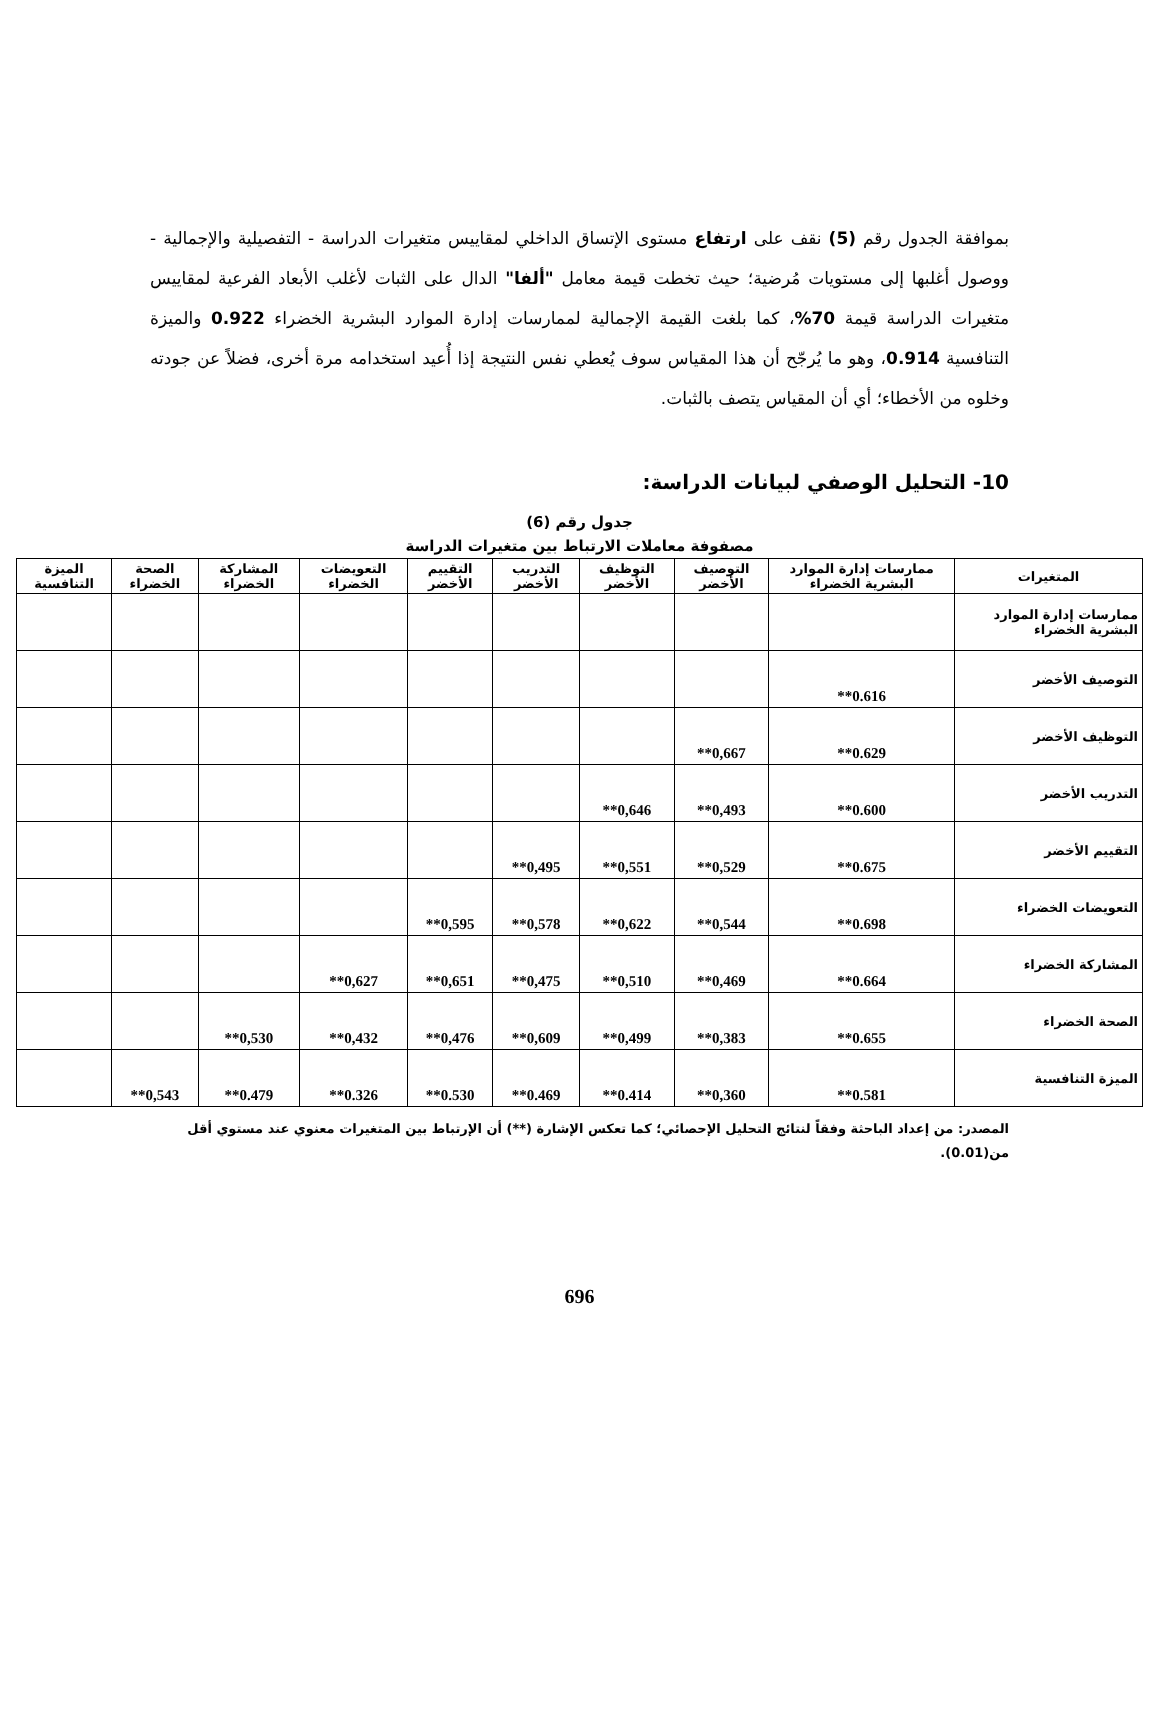بموافقة الجدول رقم (5) نقف على ارتفاع مستوى الإتساق الداخلي لمقاييس متغيرات الدراسة - التفصيلية والإجمالية - ووصول أغلبها إلى مستويات مُرضية؛ حيث تخطت قيمة معامل "ألفا" الدال على الثبات لأغلب الأبعاد الفرعية لمقاييس متغيرات الدراسة قيمة 70%، كما بلغت القيمة الإجمالية لممارسات إدارة الموارد البشرية الخضراء 0.922 والميزة التنافسية 0.914، وهو ما يُرجّح أن هذا المقياس سوف يُعطي نفس النتيجة إذا أُعيد استخدامه مرة أخرى، فضلاً عن جودته وخلوه من الأخطاء؛ أي أن المقياس يتصف بالثبات.
10- التحليل الوصفي لبيانات الدراسة:
جدول رقم (6)
مصفوفة معاملات الارتباط بين متغيرات الدراسة
| المتغيرات | ممارسات إدارة الموارد البشرية الخضراء | التوصيف الأخضر | التوظيف الأخضر | التدريب الأخضر | التقييم الأخضر | التعويضات الخضراء | المشاركة الخضراء | الصحة الخضراء | الميزة التنافسية |
| --- | --- | --- | --- | --- | --- | --- | --- | --- | --- |
| ممارسات إدارة الموارد البشرية الخضراء | | | | | | | | | |
| التوصيف الأخضر | 0.616** | | | | | | | | |
| التوظيف الأخضر | 0.629** | 0,667** | | | | | | | |
| التدريب الأخضر | 0.600** | 0,493** | 0,646** | | | | | | |
| التقييم الأخضر | 0.675** | 0,529** | 0,551** | 0,495** | | | | | |
| التعويضات الخضراء | 0.698** | 0,544** | 0,622** | 0,578** | 0,595** | | | | |
| المشاركة الخضراء | 0.664** | 0,469** | 0,510** | 0,475** | 0,651** | 0,627** | | | |
| الصحة الخضراء | 0.655** | 0,383** | 0,499** | 0,609** | 0,476** | 0,432** | 0,530** | | |
| الميزة التنافسية | 0.581** | 0,360** | 0.414** | 0.469** | 0.530** | 0.326** | 0.479** | 0,543** | |
المصدر: من إعداد الباحثة وفقاً لنتائج التحليل الإحصائي؛ كما تعكس الإشارة (**) أن الإرتباط بين المتغيرات معنوي عند مستوي أقل من(0.01).
696